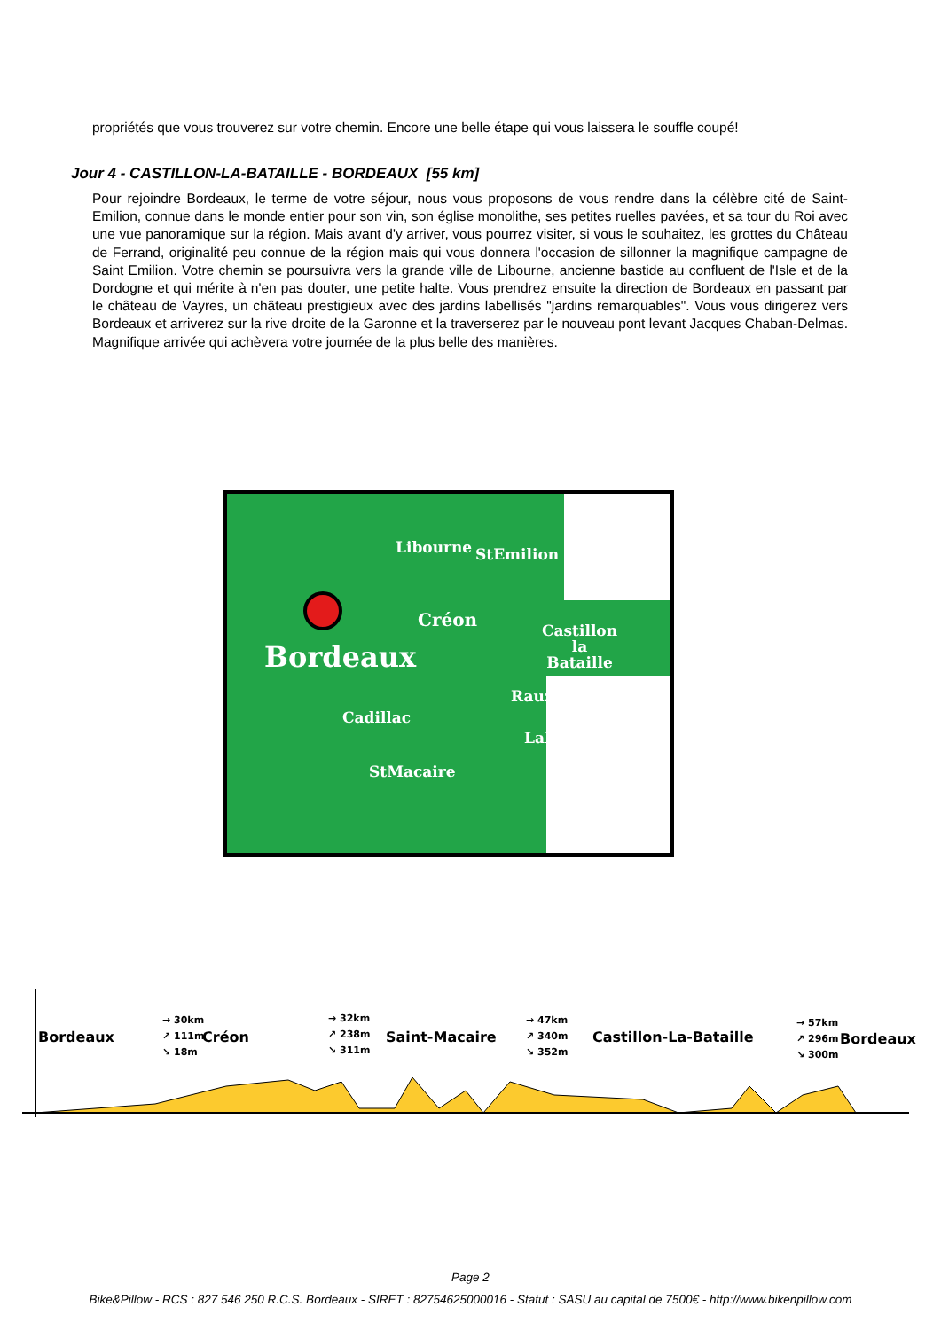propriétés que vous trouverez sur votre chemin. Encore une belle étape qui vous laissera le souffle coupé!
Jour 4 - CASTILLON-LA-BATAILLE - BORDEAUX [55 km]
Pour rejoindre Bordeaux, le terme de votre séjour, nous vous proposons de vous rendre dans la célèbre cité de Saint-Emilion, connue dans le monde entier pour son vin, son église monolithe, ses petites ruelles pavées, et sa tour du Roi avec une vue panoramique sur la région. Mais avant d'y arriver, vous pourrez visiter, si vous le souhaitez, les grottes du Château de Ferrand, originalité peu connue de la région mais qui vous donnera l'occasion de sillonner la magnifique campagne de Saint Emilion. Votre chemin se poursuivra vers la grande ville de Libourne, ancienne bastide au confluent de l'Isle et de la Dordogne et qui mérite à n'en pas douter, une petite halte. Vous prendrez ensuite la direction de Bordeaux en passant par le château de Vayres, un château prestigieux avec des jardins labellisés "jardins remarquables". Vous vous dirigerez vers Bordeaux et arriverez sur la rive droite de la Garonne et la traverserez par le nouveau pont levant Jacques Chaban-Delmas. Magnifique arrivée qui achèvera votre journée de la plus belle des manières.
Libourne StEmilion
Créon
Castillon
la
Bataille Bordeaux
Rauzan
Cadillac
LaRéole
StMacaire
Bordeaux
→ 30km
↗ 111m
↘ 18m Créon
→ 32km
↗ 238m
↘ 311m Saint-Macaire
→ 47km
↗ 340m
↘ 352m Castillon-La-Bataille
→ 57km
↗ 296m
↘ 300m Bordeaux
Page 2
Bike&Pillow - RCS : 827 546 250 R.C.S. Bordeaux - SIRET : 82754625000016 - Statut : SASU au capital de 7500€ - http://www.bikenpillow.com